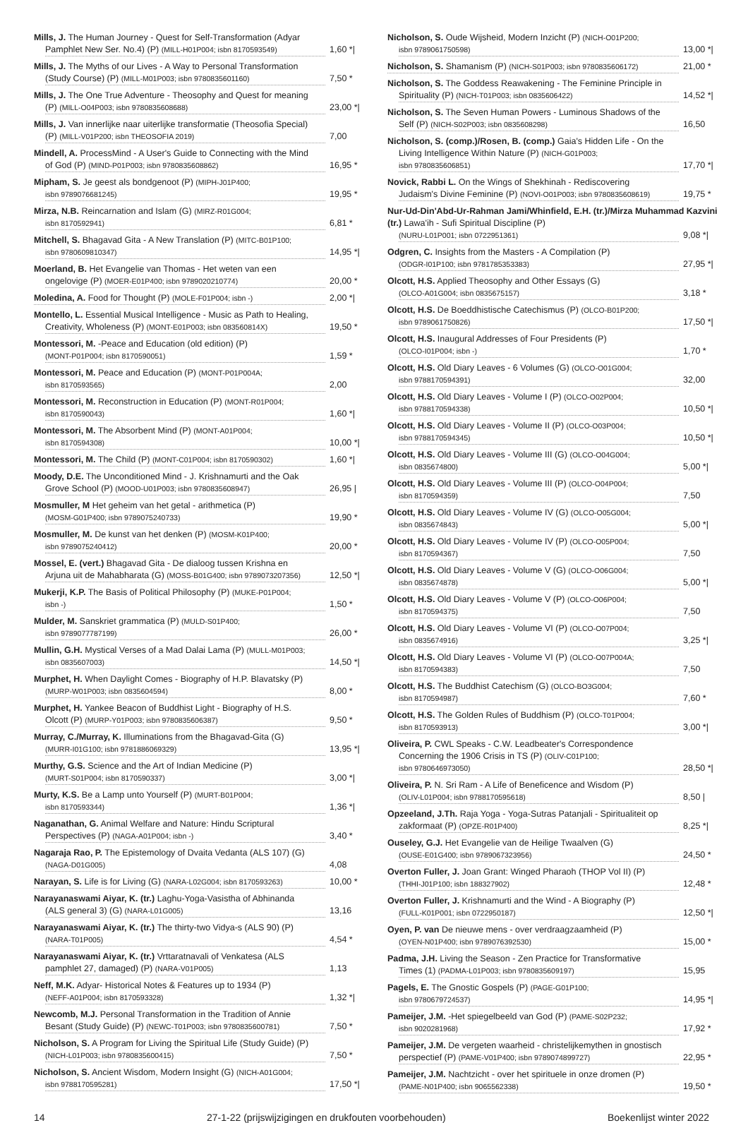Mills, J. The Human Journey - Quest for Self-Transformation (Adyar
Pamphlet New Ser. No.4) (P) (MILL-H01P004; isbn 8170593549) 1,60 *|
Mills, J. The Myths of our Lives - A Way to Personal Transformation
(Study Course) (P) (MILL-M01P003; isbn 9780835601160) 7,50 *
Mills, J. The One True Adventure - Theosophy and Quest for meaning
(P) (MILL-O04P003; isbn 9780835608688) 23,00 *|
Mills, J. Van innerlijke naar uiterlijke transformatie (Theosofia Special)
(P) (MILL-V01P200; isbn THEOSOFIA 2019) 7,00
Mindell, A. ProcessMind - A User's Guide to Connecting with the Mind
of God (P) (MIND-P01P003; isbn 9780835608862) 16,95 *
Mipham, S. Je geest als bondgenoot (P) (MIPH-J01P400;
isbn 9789076681245) 19,95 *
Mirza, N.B. Reincarnation and Islam (G) (MIRZ-R01G004;
isbn 8170592941) 6,81 *
Mitchell, S. Bhagavad Gita - A New Translation (P) (MITC-B01P100;
isbn 9780609810347) 14,95 *|
Moerland, B. Het Evangelie van Thomas - Het weten van een
ongelovige (P) (MOER-E01P400; isbn 9789020210774) 20,00 *
Moledina, A. Food for Thought (P) (MOLE-F01P004; isbn -) 2,00 *|
Montello, L. Essential Musical Intelligence - Music as Path to Healing,
Creativity, Wholeness (P) (MONT-E01P003; isbn 083560814X) 19,50 *
Montessori, M. -Peace and Education (old edition) (P)
(MONT-P01P004; isbn 8170590051) 1,59 *
Montessori, M. Peace and Education (P) (MONT-P01P004A;
isbn 8170593565) 2,00
Montessori, M. Reconstruction in Education (P) (MONT-R01P004;
isbn 8170590043) 1,60 *|
Montessori, M. The Absorbent Mind (P) (MONT-A01P004;
isbn 8170594308) 10,00 *|
Montessori, M. The Child (P) (MONT-C01P004; isbn 8170590302) 1,60 *|
Moody, D.E. The Unconditioned Mind - J. Krishnamurti and the Oak
Grove School (P) (MOOD-U01P003; isbn 9780835608947) 26,95 |
Mosmuller, M Het geheim van het getal - arithmetica (P)
(MOSM-G01P400; isbn 9789075240733) 19,90 *
Mosmuller, M. De kunst van het denken (P) (MOSM-K01P400;
isbn 9789075240412) 20,00 *
Mossel, E. (vert.) Bhagavad Gita - De dialoog tussen Krishna en
Arjuna uit de Mahabharata (G) (MOSS-B01G400; isbn 9789073207356) 12,50 *|
Mukerji, K.P. The Basis of Political Philosophy (P) (MUKE-P01P004;
isbn -) 1,50 *
Mulder, M. Sanskriet grammatica (P) (MULD-S01P400;
isbn 9789077787199) 26,00 *
Mullin, G.H. Mystical Verses of a Mad Dalai Lama (P) (MULL-M01P003;
isbn 0835607003) 14,50 *|
Murphet, H. When Daylight Comes - Biography of H.P. Blavatsky (P)
(MURP-W01P003; isbn 0835604594) 8,00 *
Murphet, H. Yankee Beacon of Buddhist Light - Biography of H.S.
Olcott (P) (MURP-Y01P003; isbn 9780835606387) 9,50 *
Murray, C./Murray, K. Illuminations from the Bhagavad-Gita (G)
(MURR-I01G100; isbn 9781886069329) 13,95 *|
Murthy, G.S. Science and the Art of Indian Medicine (P)
(MURT-S01P004; isbn 8170590337) 3,00 *|
Murty, K.S. Be a Lamp unto Yourself (P) (MURT-B01P004;
isbn 8170593344) 1,36 *|
Naganathan, G. Animal Welfare and Nature: Hindu Scriptural
Perspectives (P) (NAGA-A01P004; isbn -) 3,40 *
Nagaraja Rao, P. The Epistemology of Dvaita Vedanta (ALS 107) (G)
(NAGA-D01G005) 4,08
Narayan, S. Life is for Living (G) (NARA-L02G004; isbn 8170593263) 10,00 *
Narayanaswami Aiyar, K. (tr.) Laghu-Yoga-Vasistha of Abhinanda
(ALS general 3) (G) (NARA-L01G005) 13,16
Narayanaswami Aiyar, K. (tr.) The thirty-two Vidya-s (ALS 90) (P)
(NARA-T01P005) 4,54 *
Narayanaswami Aiyar, K. (tr.) Vrttaratnavali of Venkatesa (ALS
pamphlet 27, damaged) (P) (NARA-V01P005) 1,13
Neff, M.K. Adyar- Historical Notes & Features up to 1934 (P)
(NEFF-A01P004; isbn 8170593328) 1,32 *|
Newcomb, M.J. Personal Transformation in the Tradition of Annie
Besant (Study Guide) (P) (NEWC-T01P003; isbn 9780835600781) 7,50 *
Nicholson, S. A Program for Living the Spiritual Life (Study Guide) (P)
(NICH-L01P003; isbn 9780835600415) 7,50 *
Nicholson, S. Ancient Wisdom, Modern Insight (G) (NICH-A01G004;
isbn 9788170595281) 17,50 *|
Nicholson, S. Oude Wijsheid, Modern Inzicht (P) (NICH-O01P200;
isbn 9789061750598) 13,00 *|
Nicholson, S. Shamanism (P) (NICH-S01P003; isbn 9780835606172) 21,00 *
Nicholson, S. The Goddess Reawakening - The Feminine Principle in
Spirituality (P) (NICH-T01P003; isbn 0835606422) 14,52 *|
Nicholson, S. The Seven Human Powers - Luminous Shadows of the
Self (P) (NICH-S02P003; isbn 0835608298) 16,50
Nicholson, S. (comp.)/Rosen, B. (comp.) Gaia's Hidden Life - On the
Living Intelligence Within Nature (P) (NICH-G01P003;
isbn 9780835606851) 17,70 *|
Novick, Rabbi L. On the Wings of Shekhinah - Rediscovering
Judaism's Divine Feminine (P) (NOVI-O01P003; isbn 9780835608619) 19,75 *
Nur-Ud-Din'Abd-Ur-Rahman Jami/Whinfield, E.H. (tr.)/Mirza Muhammad Kazvini (tr.) Lawa'ih - Sufi Spiritual Discipline (P)
(NURU-L01P001; isbn 0722951361) 9,08 *|
Odgren, C. Insights from the Masters - A Compilation (P)
(ODGR-I01P100; isbn 9781785353383) 27,95 *|
Olcott, H.S. Applied Theosophy and Other Essays (G)
(OLCO-A01G004; isbn 0835675157) 3,18 *
Olcott, H.S. De Boeddhistische Catechismus (P) (OLCO-B01P200;
isbn 9789061750826) 17,50 *|
Olcott, H.S. Inaugural Addresses of Four Presidents (P)
(OLCO-I01P004; isbn -) 1,70 *
Olcott, H.S. Old Diary Leaves - 6 Volumes (G) (OLCO-O01G004;
isbn 9788170594391) 32,00
Olcott, H.S. Old Diary Leaves - Volume I (P) (OLCO-O02P004;
isbn 9788170594338) 10,50 *|
Olcott, H.S. Old Diary Leaves - Volume II (P) (OLCO-O03P004;
isbn 9788170594345) 10,50 *|
Olcott, H.S. Old Diary Leaves - Volume III (G) (OLCO-O04G004;
isbn 0835674800) 5,00 *|
Olcott, H.S. Old Diary Leaves - Volume III (P) (OLCO-O04P004;
isbn 8170594359) 7,50
Olcott, H.S. Old Diary Leaves - Volume IV (G) (OLCO-O05G004;
isbn 0835674843) 5,00 *|
Olcott, H.S. Old Diary Leaves - Volume IV (P) (OLCO-O05P004;
isbn 8170594367) 7,50
Olcott, H.S. Old Diary Leaves - Volume V (G) (OLCO-O06G004;
isbn 0835674878) 5,00 *|
Olcott, H.S. Old Diary Leaves - Volume V (P) (OLCO-O06P004;
isbn 8170594375) 7,50
Olcott, H.S. Old Diary Leaves - Volume VI (P) (OLCO-O07P004;
isbn 0835674916) 3,25 *|
Olcott, H.S. Old Diary Leaves - Volume VI (P) (OLCO-O07P004A;
isbn 8170594383) 7,50
Olcott, H.S. The Buddhist Catechism (G) (OLCO-BO3G004;
isbn 8170594987) 7,60 *
Olcott, H.S. The Golden Rules of Buddhism (P) (OLCO-T01P004;
isbn 8170593913) 3,00 *|
Oliveira, P. CWL Speaks - C.W. Leadbeater's Correspondence
Concerning the 1906 Crisis in TS (P) (OLIV-C01P100;
isbn 9780646973050) 28,50 *|
Oliveira, P. N. Sri Ram - A Life of Beneficence and Wisdom (P)
(OLIV-L01P004; isbn 9788170595618) 8,50 |
Opzeeland, J.Th. Raja Yoga - Yoga-Sutras Patanjali - Spiritualiteit op
zakformaat (P) (OPZE-R01P400) 8,25 *|
Ouseley, G.J. Het Evangelie van de Heilige Twaalven (G)
(OUSE-E01G400; isbn 9789067323956) 24,50 *
Overton Fuller, J. Joan Grant: Winged Pharaoh (THOP Vol II) (P)
(THHI-J01P100; isbn 188327902) 12,48 *
Overton Fuller, J. Krishnamurti and the Wind - A Biography (P)
(FULL-K01P001; isbn 0722950187) 12,50 *|
Oyen, P. van De nieuwe mens - over verdraagzaamheid (P)
(OYEN-N01P400; isbn 9789076392530) 15,00 *
Padma, J.H. Living the Season - Zen Practice for Transformative
Times (1) (PADMA-L01P003; isbn 9780835609197) 15,95
Pagels, E. The Gnostic Gospels (P) (PAGE-G01P100;
isbn 9780679724537) 14,95 *|
Pameijer, J.M. -Het spiegelbeeld van God (P) (PAME-S02P232;
isbn 9020281968) 17,92 *
Pameijer, J.M. De vergeten waarheid - christelijkemythen in gnostisch
perspectief (P) (PAME-V01P400; isbn 9789074899727) 22,95 *
Pameijer, J.M. Nachtzicht - over het spirituele in onze dromen (P)
(PAME-N01P400; isbn 9065562338) 19,50 *
14 27-1-22 (prijswijzigingen en drukfouten voorbehouden) Boekenlijst winter 2022